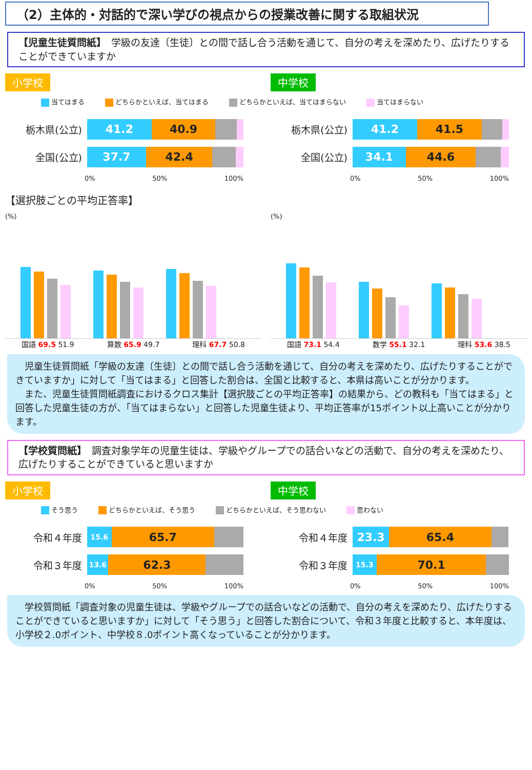（2）主体的・対話的で深い学びの視点からの授業改善に関する取組状況
【児童生徒質問紙】　学級の友達〔生徒〕との間で話し合う活動を通じて、自分の考えを深めたり、広げたりすることができていますか
小学校 中学校
当てはまる どちらかといえば、当てはまる どちらかといえば、当てはまらない 当てはまらない
栃木県(公立)
41.2 40.9
全国(公立)
37.7 42.4
0% 50% 100%
栃木県(公立)
41.2 41.5
全国(公立)
34.1 44.6
0% 50% 100%
【選択肢ごとの平均正答率】
(%)
国語 69.5 51.9 算数 65.9 49.7 理科 67.7 50.8
(%)
国語 73.1 54.4 数学 55.1 32.1 理科 53.6 38.5
　児童生徒質問紙「学級の友達〔生徒〕との間で話し合う活動を通じて、自分の考えを深めたり、広げたりすることができていますか」に対して「当てはまる」と回答した割合は、全国と比較すると、本県は高いことが分かります。
　また、児童生徒質問紙調査におけるクロス集計【選択肢ごとの平均正答率】の結果から、どの教科も「当てはまる」と回答した児童生徒の方が、「当てはまらない」と回答した児童生徒より、平均正答率が15ポイント以上高いことが分かります。
【学校質問紙】　調査対象学年の児童生徒は、学級やグループでの話合いなどの活動で、自分の考えを深めたり、広げたりすることができていると思いますか
小学校 中学校
そう思う どちらかといえば、そう思う どちらかといえば、そう思わない 思わない
令和４年度
15.6
65.7
令和３年度
13.6
62.3
0% 50% 100%
令和４年度
23.3 65.4
令和３年度
15.3
70.1
0% 50% 100%
　学校質問紙「調査対象の児童生徒は、学級やグループでの話合いなどの活動で、自分の考えを深めたり、広げたりすることができていると思いますか」に対して「そう思う」と回答した割合について、令和３年度と比較すると、本年度は、小学校２.0ポイント、中学校８.0ポイント高くなっていることが分かります。